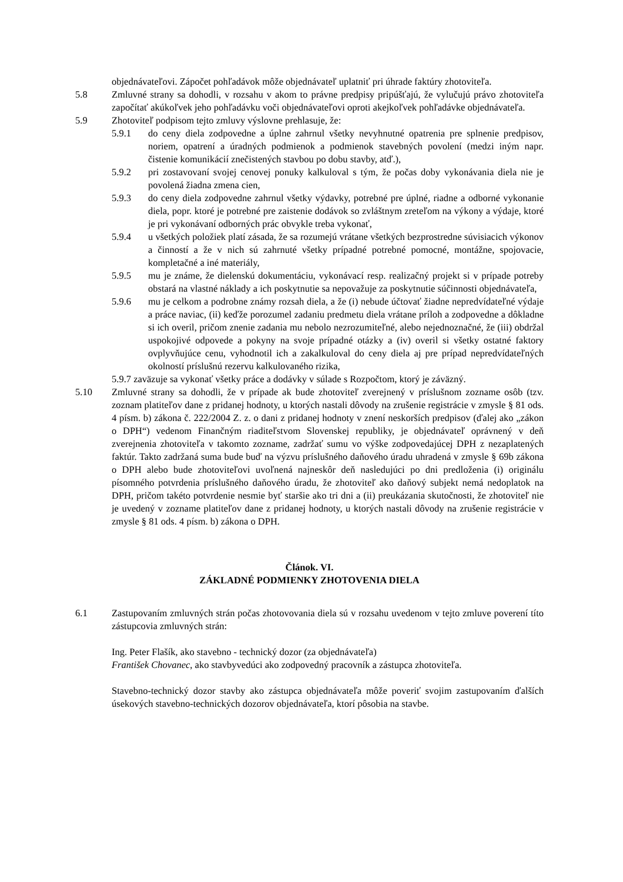objednávateľovi. Zápočet pohľadávok môže objednávateľ uplatniť pri úhrade faktúry zhotoviteľa.
5.8 Zmluvné strany sa dohodli, v rozsahu v akom to právne predpisy pripúšťajú, že vylučujú právo zhotoviteľa započítať akúkoľvek jeho pohľadávku voči objednávateľovi oproti akejkoľvek pohľadávke objednávateľa.
5.9 Zhotoviteľ podpisom tejto zmluvy výslovne prehlasuje, že:
5.9.1 do ceny diela zodpovedne a úplne zahrnul všetky nevyhnutné opatrenia pre splnenie predpisov, noriem, opatrení a úradných podmienok a podmienok stavebných povolení (medzi iným napr. čistenie komunikácií znečistených stavbou po dobu stavby, atď.),
5.9.2 pri zostavovaní svojej cenovej ponuky kalkuloval s tým, že počas doby vykonávania diela nie je povolená žiadna zmena cien,
5.9.3 do ceny diela zodpovedne zahrnul všetky výdavky, potrebné pre úplné, riadne a odborné vykonanie diela, popr. ktoré je potrebné pre zaistenie dodávok so zvláštnym zreteľom na výkony a výdaje, ktoré je pri vykonávaní odborných prác obvykle treba vykonať,
5.9.4 u všetkých položiek platí zásada, že sa rozumejú vrátane všetkých bezprostredne súvisiacich výkonov a činností a že v nich sú zahrnuté všetky prípadné potrebné pomocné, montážne, spojovacie, kompletačné a iné materiály,
5.9.5 mu je známe, že dielenskú dokumentáciu, vykonávací resp. realizačný projekt si v prípade potreby obstará na vlastné náklady a ich poskytnutie sa nepovažuje za poskytnutie súčinnosti objednávateľa,
5.9.6 mu je celkom a podrobne známy rozsah diela, a že (i) nebude účtovať žiadne nepredvídateľné výdaje a práce naviac, (ii) keďže porozumel zadaniu predmetu diela vrátane príloh a zodpovedne a dôkladne si ich overil, pričom znenie zadania mu nebolo nezrozumiteľné, alebo nejednoznačné, že (iii) obdržal uspokojivé odpovede a pokyny na svoje prípadné otázky a (iv) overil si všetky ostatné faktory ovplyvňujúce cenu, vyhodnotil ich a zakalkuloval do ceny diela aj pre prípad nepredvídateľných okolností príslušnú rezervu kalkulovaného rizika,
5.9.7 zaväzuje sa vykonať všetky práce a dodávky v súlade s Rozpočtom, ktorý je záväzný.
5.10 Zmluvné strany sa dohodli, že v prípade ak bude zhotoviteľ zverejnený v príslušnom zozname osôb (tzv. zoznam platiteľov dane z pridanej hodnoty, u ktorých nastali dôvody na zrušenie registrácie v zmysle § 81 ods. 4 písm. b) zákona č. 222/2004 Z. z. o dani z pridanej hodnoty v znení neskorších predpisov (ďalej ako „zákon o DPH“) vedenom Finančným riaditeľstvom Slovenskej republiky, je objednávateľ oprávnený v deň zverejnenia zhotoviteľa v takomto zozname, zadržať sumu vo výške zodpovedajúcej DPH z nezaplatených faktúr. Takto zadržaná suma bude buď na výzvu príslušného daňového úradu uhradená v zmysle § 69b zákona o DPH alebo bude zhotoviteľovi uvoľnená najneskôr deň nasledujúci po dni predloženia (i) originálu písomného potvrdenia príslušného daňového úradu, že zhotoviteľ ako daňový subjekt nemá nedoplatok na DPH, pričom takéto potvrdenie nesmie byť staršie ako tri dni a (ii) preukázania skutočnosti, že zhotoviteľ nie je uvedený v zozname platiteľov dane z pridanej hodnoty, u ktorých nastali dôvody na zrušenie registrácie v zmysle § 81 ods. 4 písm. b) zákona o DPH.
Článok. VI.
ZÁKLADNÉ PODMIENKY ZHOTOVENIA DIELA
6.1 Zastupovaním zmluvných strán počas zhotovovania diela sú v rozsahu uvedenom v tejto zmluve poverení títo zástupcovia zmluvných strán:
Ing. Peter Flašík, ako stavebno - technický dozor (za objednávateľa)
František Chovanec, ako stavbyvedúci ako zodpovedný pracovník a zástupca zhotoviteľa.
Stavebno-technický dozor stavby ako zástupca objednávateľa môže poveriť svojim zastupovaním ďalších úsekových stavebno-technických dozorov objednávateľa, ktorí pôsobia na stavbe.